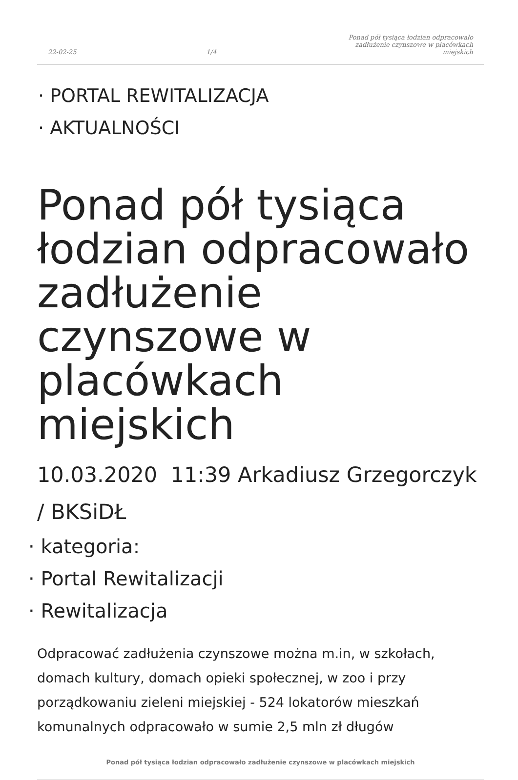22-02-25 1/4 Ponad pół tysiąca łodzian odpracowało zadłużenie czynszowe w placówkach miejskich
· PORTAL REWITALIZACJA
· AKTUALNOŚCI
Ponad pół tysiąca łodzian odpracowało zadłużenie czynszowe w placówkach miejskich
10.03.2020 11:39 Arkadiusz Grzegorczyk / BKSiDŁ
· kategoria:
· Portal Rewitalizacji
· Rewitalizacja
Odpracować zadłużenia czynszowe można m.in, w szkołach, domach kultury, domach opieki społecznej, w zoo i przy porządkowaniu zieleni miejskiej - 524 lokatorów mieszkań komunalnych odpracowało w sumie 2,5 mln zł długów
Ponad pół tysiąca łodzian odpracowało zadłużenie czynszowe w placówkach miejskich